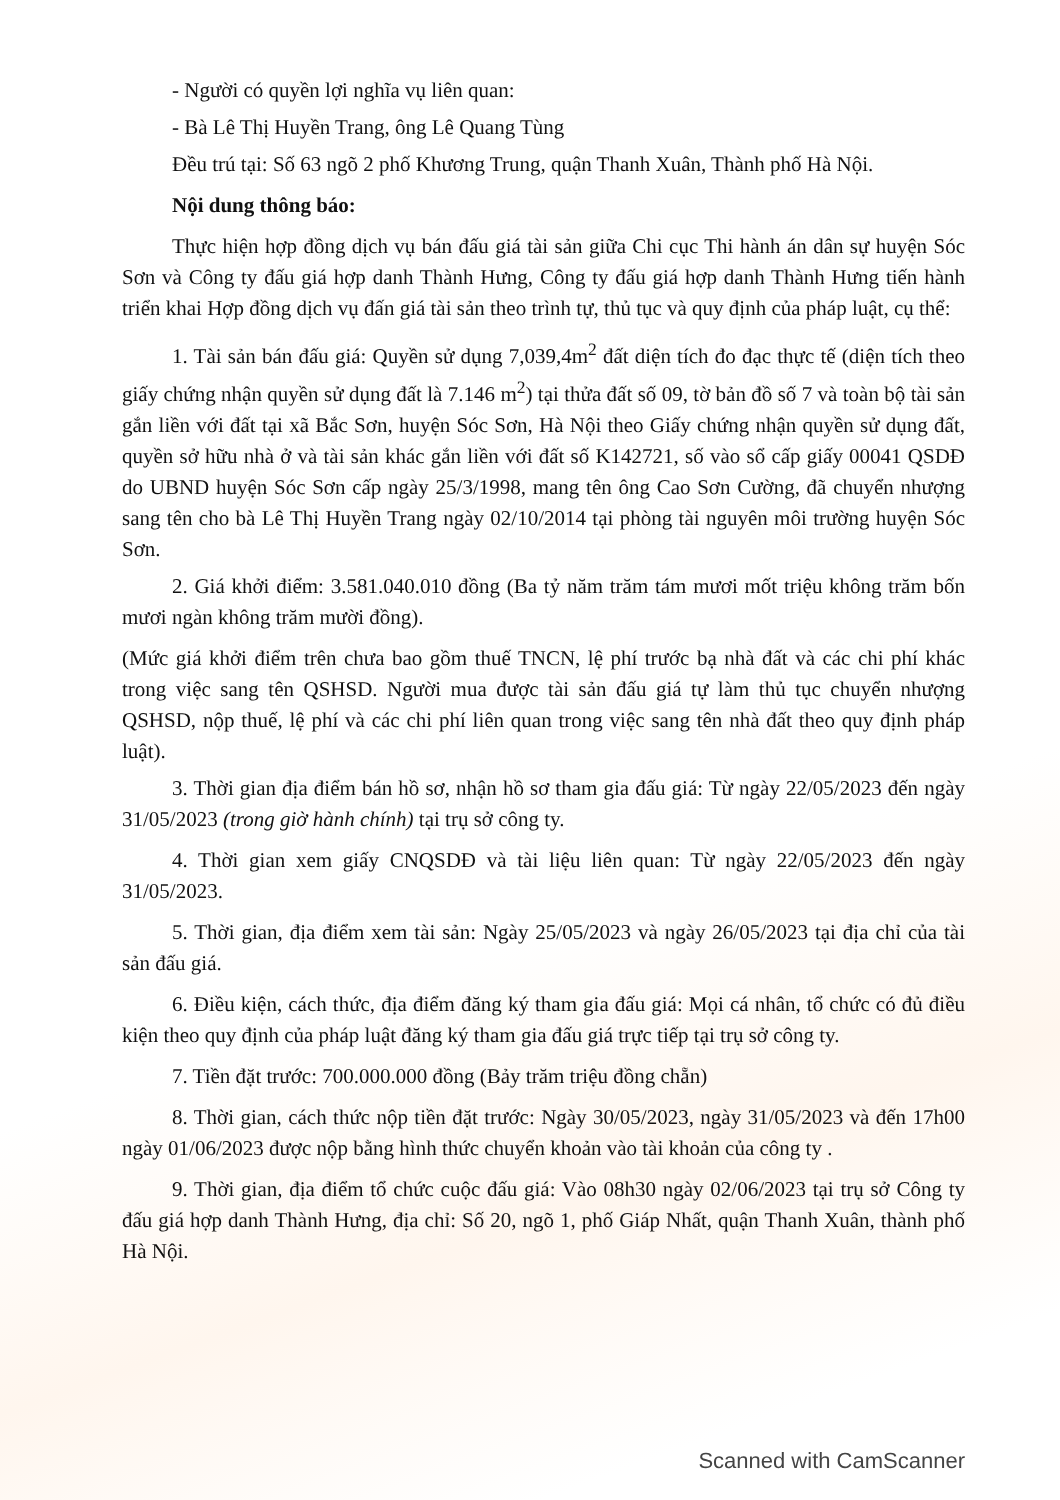- Người có quyền lợi nghĩa vụ liên quan:
- Bà Lê Thị Huyền Trang, ông Lê Quang Tùng
Đều trú tại: Số 63 ngõ 2 phố Khương Trung, quận Thanh Xuân, Thành phố Hà Nội.
Nội dung thông báo:
Thực hiện hợp đồng dịch vụ bán đấu giá tài sản giữa Chi cục Thi hành án dân sự huyện Sóc Sơn và Công ty đấu giá hợp danh Thành Hưng, Công ty đấu giá hợp danh Thành Hưng tiến hành triển khai Hợp đồng dịch vụ đấn giá tài sản theo trình tự, thủ tục và quy định của pháp luật, cụ thể:
1. Tài sản bán đấu giá: Quyền sử dụng 7,039,4m<sup>2</sup> đất diện tích đo đạc thực tế (diện tích theo giấy chứng nhận quyền sử dụng đất là 7.146 m<sup>2</sup>) tại thửa đất số 09, tờ bản đồ số 7 và toàn bộ tài sản gắn liền với đất tại xã Bắc Sơn, huyện Sóc Sơn, Hà Nội theo Giấy chứng nhận quyền sử dụng đất, quyền sở hữu nhà ở và tài sản khác gắn liền với đất số K142721, số vào sổ cấp giấy 00041 QSDĐ do UBND huyện Sóc Sơn cấp ngày 25/3/1998, mang tên ông Cao Sơn Cường, đã chuyển nhượng sang tên cho bà Lê Thị Huyền Trang ngày 02/10/2014 tại phòng tài nguyên môi trường huyện Sóc Sơn.
2. Giá khởi điểm: 3.581.040.010 đồng (Ba tỷ năm trăm tám mươi mốt triệu không trăm bốn mươi ngàn không trăm mười đồng).
(Mức giá khởi điểm trên chưa bao gồm thuế TNCN, lệ phí trước bạ nhà đất và các chi phí khác trong việc sang tên QSHSD. Người mua được tài sản đấu giá tự làm thủ tục chuyển nhượng QSHSD, nộp thuế, lệ phí và các chi phí liên quan trong việc sang tên nhà đất theo quy định pháp luật).
3. Thời gian địa điểm bán hồ sơ, nhận hồ sơ tham gia đấu giá: Từ ngày 22/05/2023 đến ngày 31/05/2023 (trong giờ hành chính) tại trụ sở công ty.
4. Thời gian xem giấy CNQSDĐ và tài liệu liên quan: Từ ngày 22/05/2023 đến ngày 31/05/2023.
5. Thời gian, địa điểm xem tài sản: Ngày 25/05/2023 và ngày 26/05/2023 tại địa chỉ của tài sản đấu giá.
6. Điều kiện, cách thức, địa điểm đăng ký tham gia đấu giá: Mọi cá nhân, tổ chức có đủ điều kiện theo quy định của pháp luật đăng ký tham gia đấu giá trực tiếp tại trụ sở công ty.
7. Tiền đặt trước: 700.000.000 đồng (Bảy trăm triệu đồng chẵn)
8. Thời gian, cách thức nộp tiền đặt trước: Ngày 30/05/2023, ngày 31/05/2023 và đến 17h00 ngày 01/06/2023 được nộp bằng hình thức chuyển khoản vào tài khoản của công ty .
9. Thời gian, địa điểm tổ chức cuộc đấu giá: Vào 08h30 ngày 02/06/2023 tại trụ sở Công ty đấu giá hợp danh Thành Hưng, địa chỉ: Số 20, ngõ 1, phố Giáp Nhất, quận Thanh Xuân, thành phố Hà Nội.
Scanned with CamScanner